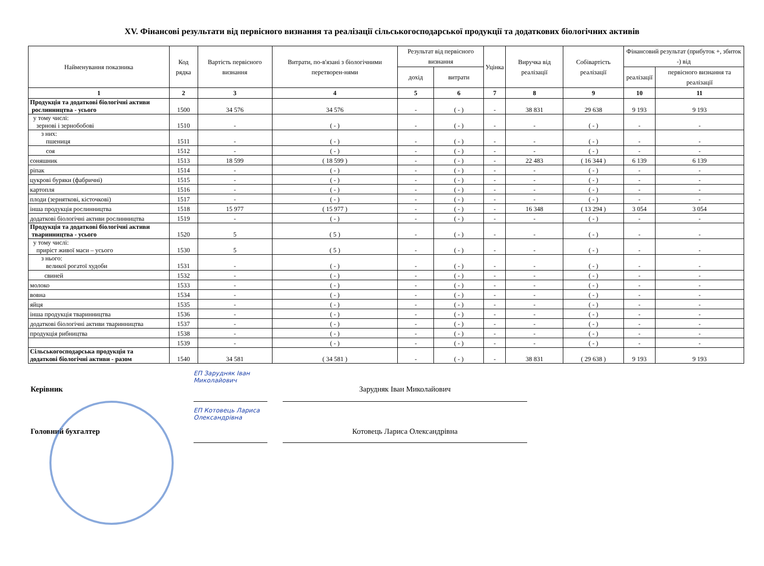XV. Фінансові результати від первісного визнання та реалізації сільськогосподарської продукції та додаткових біологічних активів
| Найменування показника | Код рядка | Вартість первісного визнання | Витрати, по-в'язані з біологічними перетворен-нями | Результат від первісного визнання | | Уцінка | Виручка від реалізації | Собівартість реалізації | Фінансовий результат (прибуток +, збиток -) від | |
| --- | --- | --- | --- | --- | --- | --- | --- | --- | --- | --- |
| | | | | дохід | витрати | | | | реалізації | первісного визнання та реалізації |
| 1 | 2 | 3 | 4 | 5 | 6 | 7 | 8 | 9 | 10 | 11 |
| Продукція та додаткові біологічні активи рослинництва - усього | 1500 | 34 576 | 34 576 | - | ( - ) | - | 38 831 | 29 638 | 9 193 | 9 193 |
| у тому числі: зернові і зернобобові | 1510 | - | ( - ) | - | ( - ) | - | - | ( - ) | - | - |
| з них: пшениця | 1511 | - | ( - ) | - | ( - ) | - | - | ( - ) | - | - |
| соя | 1512 | - | ( - ) | - | ( - ) | - | - | ( - ) | - | - |
| соняшник | 1513 | 18 599 | ( 18 599 ) | - | ( - ) | - | 22 483 | ( 16 344 ) | 6 139 | 6 139 |
| ріпак | 1514 | - | ( - ) | - | ( - ) | - | - | ( - ) | - | - |
| цукрові буряки (фабричні) | 1515 | - | ( - ) | - | ( - ) | - | - | ( - ) | - | - |
| картопля | 1516 | - | ( - ) | - | ( - ) | - | - | ( - ) | - | - |
| плоди (зерняткові, кісточкові) | 1517 | - | ( - ) | - | ( - ) | - | - | ( - ) | - | - |
| інша продукція рослинництва | 1518 | 15 977 | ( 15 977 ) | - | ( - ) | - | 16 348 | ( 13 294 ) | 3 054 | 3 054 |
| додаткові біологічні активи рослинництва | 1519 | - | ( - ) | - | ( - ) | - | - | ( - ) | - | - |
| Продукція та додаткові біологічні активи тваринництва - усього | 1520 | 5 | ( 5 ) | - | ( - ) | - | - | ( - ) | - | - |
| у тому числі: приріст живої маси – усього | 1530 | 5 | ( 5 ) | - | ( - ) | - | - | ( - ) | - | - |
| з нього: великої рогатої худоби | 1531 | - | ( - ) | - | ( - ) | - | - | ( - ) | - | - |
| свиней | 1532 | - | ( - ) | - | ( - ) | - | - | ( - ) | - | - |
| молоко | 1533 | - | ( - ) | - | ( - ) | - | - | ( - ) | - | - |
| вовна | 1534 | - | ( - ) | - | ( - ) | - | - | ( - ) | - | - |
| яйця | 1535 | - | ( - ) | - | ( - ) | - | - | ( - ) | - | - |
| інша продукція тваринництва | 1536 | - | ( - ) | - | ( - ) | - | - | ( - ) | - | - |
| додаткові біологічні активи тваринництва | 1537 | - | ( - ) | - | ( - ) | - | - | ( - ) | - | - |
| продукція рибництва | 1538 | - | ( - ) | - | ( - ) | - | - | ( - ) | - | - |
| | 1539 | - | ( - ) | - | ( - ) | - | - | ( - ) | - | - |
| Сільськогосподарська продукція та додаткові біологічні активи - разом | 1540 | 34 581 | ( 34 581 ) | - | ( - ) | - | 38 831 | ( 29 638 ) | 9 193 | 9 193 |
Керівник
ЕП Зарудняк Іван Миколайович
Зарудняк Іван Миколайович
Головний бухгалтер
ЕП Котовець Лариса Олександрівна
Котовець Лариса Олександрівна